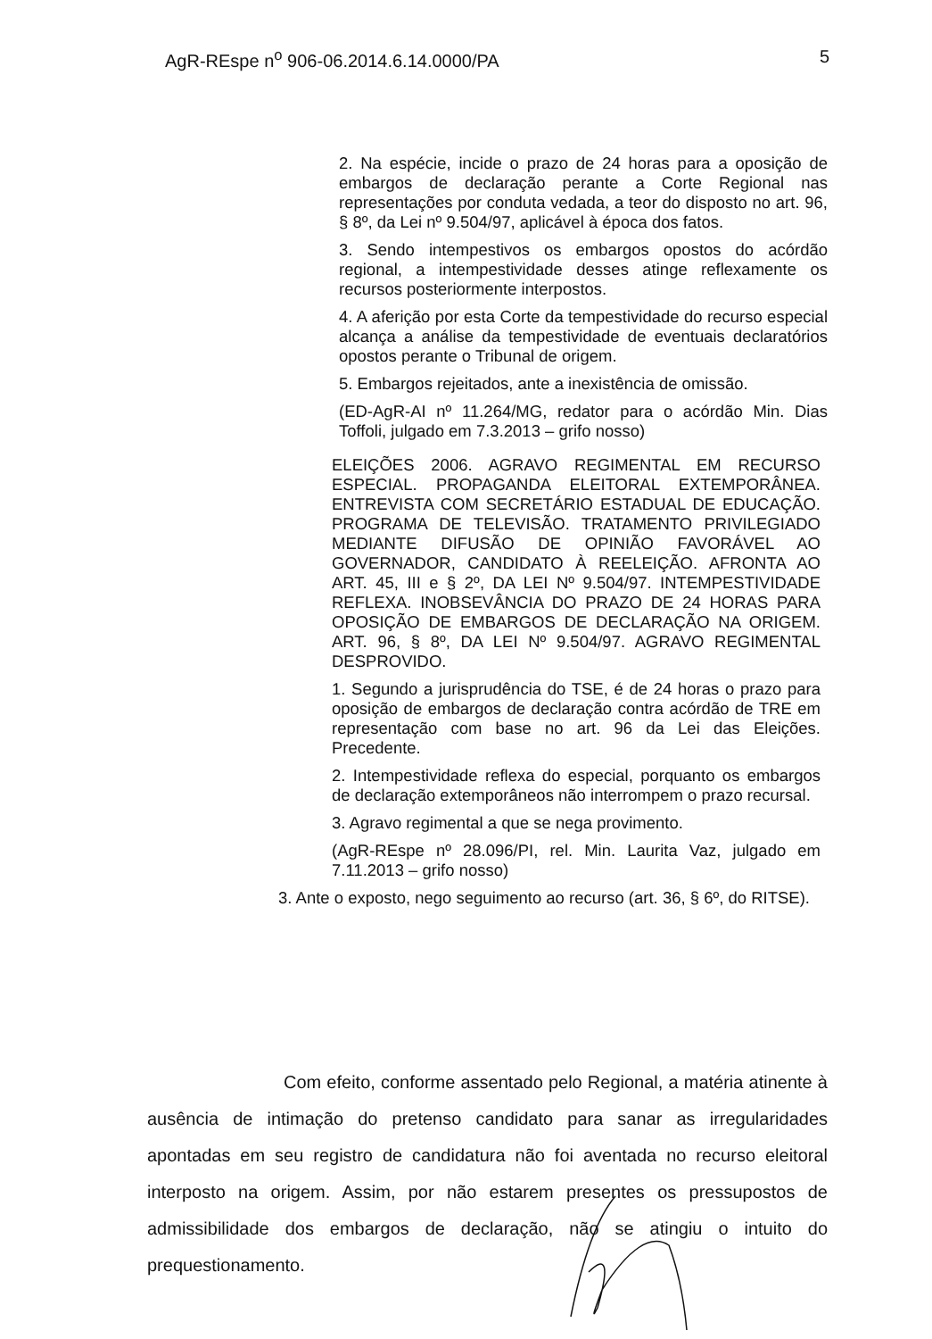AgR-REspe n<sup>o</sup> 906-06.2014.6.14.0000/PA 5
2. Na espécie, incide o prazo de 24 horas para a oposição de embargos de declaração perante a Corte Regional nas representações por conduta vedada, a teor do disposto no art. 96, § 8º, da Lei nº 9.504/97, aplicável à época dos fatos.
3. Sendo intempestivos os embargos opostos do acórdão regional, a intempestividade desses atinge reflexamente os recursos posteriormente interpostos.
4. A aferição por esta Corte da tempestividade do recurso especial alcança a análise da tempestividade de eventuais declaratórios opostos perante o Tribunal de origem.
5. Embargos rejeitados, ante a inexistência de omissão.
(ED-AgR-AI nº 11.264/MG, redator para o acórdão Min. Dias Toffoli, julgado em 7.3.2013 – grifo nosso)
ELEIÇÕES 2006. AGRAVO REGIMENTAL EM RECURSO ESPECIAL. PROPAGANDA ELEITORAL EXTEMPORÂNEA. ENTREVISTA COM SECRETÁRIO ESTADUAL DE EDUCAÇÃO. PROGRAMA DE TELEVISÃO. TRATAMENTO PRIVILEGIADO MEDIANTE DIFUSÃO DE OPINIÃO FAVORÁVEL AO GOVERNADOR, CANDIDATO À REELEIÇÃO. AFRONTA AO ART. 45, III e § 2º, DA LEI Nº 9.504/97. INTEMPESTIVIDADE REFLEXA. INOBSEVÂNCIA DO PRAZO DE 24 HORAS PARA OPOSIÇÃO DE EMBARGOS DE DECLARAÇÃO NA ORIGEM. ART. 96, § 8º, DA LEI Nº 9.504/97. AGRAVO REGIMENTAL DESPROVIDO.
1. Segundo a jurisprudência do TSE, é de 24 horas o prazo para oposição de embargos de declaração contra acórdão de TRE em representação com base no art. 96 da Lei das Eleições. Precedente.
2. Intempestividade reflexa do especial, porquanto os embargos de declaração extemporâneos não interrompem o prazo recursal.
3. Agravo regimental a que se nega provimento.
(AgR-REspe nº 28.096/PI, rel. Min. Laurita Vaz, julgado em 7.11.2013 – grifo nosso)
3. Ante o exposto, nego seguimento ao recurso (art. 36, § 6º, do RITSE).
Com efeito, conforme assentado pelo Regional, a matéria atinente à ausência de intimação do pretenso candidato para sanar as irregularidades apontadas em seu registro de candidatura não foi aventada no recurso eleitoral interposto na origem. Assim, por não estarem presentes os pressupostos de admissibilidade dos embargos de declaração, não se atingiu o intuito do prequestionamento.